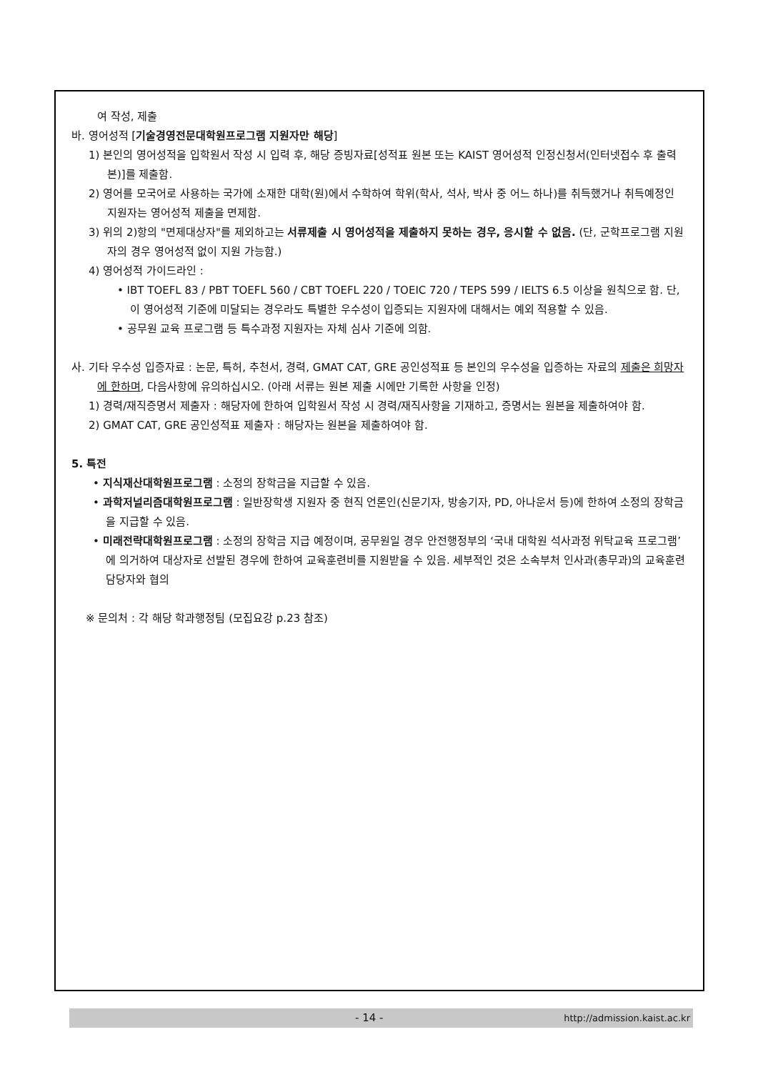여 작성, 제출
바. 영어성적 [기술경영전문대학원프로그램 지원자만 해당]
1) 본인의 영어성적을 입학원서 작성 시 입력 후, 해당 증빙자료[성적표 원본 또는 KAIST 영어성적 인정신청서(인터넷접수 후 출력본)]를 제출함.
2) 영어를 모국어로 사용하는 국가에 소재한 대학(원)에서 수학하여 학위(학사, 석사, 박사 중 어느 하나)를 취득했거나 취득예정인 지원자는 영어성적 제출을 면제함.
3) 위의 2)항의 "면제대상자"를 제외하고는 서류제출 시 영어성적을 제출하지 못하는 경우, 응시할 수 없음. (단, 군학프로그램 지원자의 경우 영어성적 없이 지원 가능함.)
4) 영어성적 가이드라인 :
• IBT TOEFL 83 / PBT TOEFL 560 / CBT TOEFL 220 / TOEIC 720 / TEPS 599 / IELTS 6.5 이상을 원칙으로 함. 단, 이 영어성적 기준에 미달되는 경우라도 특별한 우수성이 입증되는 지원자에 대해서는 예외 적용할 수 있음.
• 공무원 교육 프로그램 등 특수과정 지원자는 자체 심사 기준에 의함.
사. 기타 우수성 입증자료 : 논문, 특허, 추천서, 경력, GMAT CAT, GRE 공인성적표 등 본인의 우수성을 입증하는 자료의 제출은 희망자에 한하며, 다음사항에 유의하십시오. (아래 서류는 원본 제출 시에만 기록한 사항을 인정)
1) 경력/재직증명서 제출자 : 해당자에 한하여 입학원서 작성 시 경력/재직사항을 기재하고, 증명서는 원본을 제출하여야 함.
2) GMAT CAT, GRE 공인성적표 제출자 : 해당자는 원본을 제출하여야 함.
5. 특전
• 지식재산대학원프로그램 : 소정의 장학금을 지급할 수 있음.
• 과학저널리즘대학원프로그램 : 일반장학생 지원자 중 현직 언론인(신문기자, 방송기자, PD, 아나운서 등)에 한하여 소정의 장학금을 지급할 수 있음.
• 미래전략대학원프로그램 : 소정의 장학금 지급 예정이며, 공무원일 경우 안전행정부의 ‘국내 대학원 석사과정 위탁교육 프로그램’에 의거하여 대상자로 선발된 경우에 한하여 교육훈련비를 지원받을 수 있음. 세부적인 것은 소속부처 인사과(총무과)의 교육훈련 담당자와 협의
※ 문의처 : 각 해당 학과행정팀 (모집요강 p.23 참조)
- 14 - http://admission.kaist.ac.kr